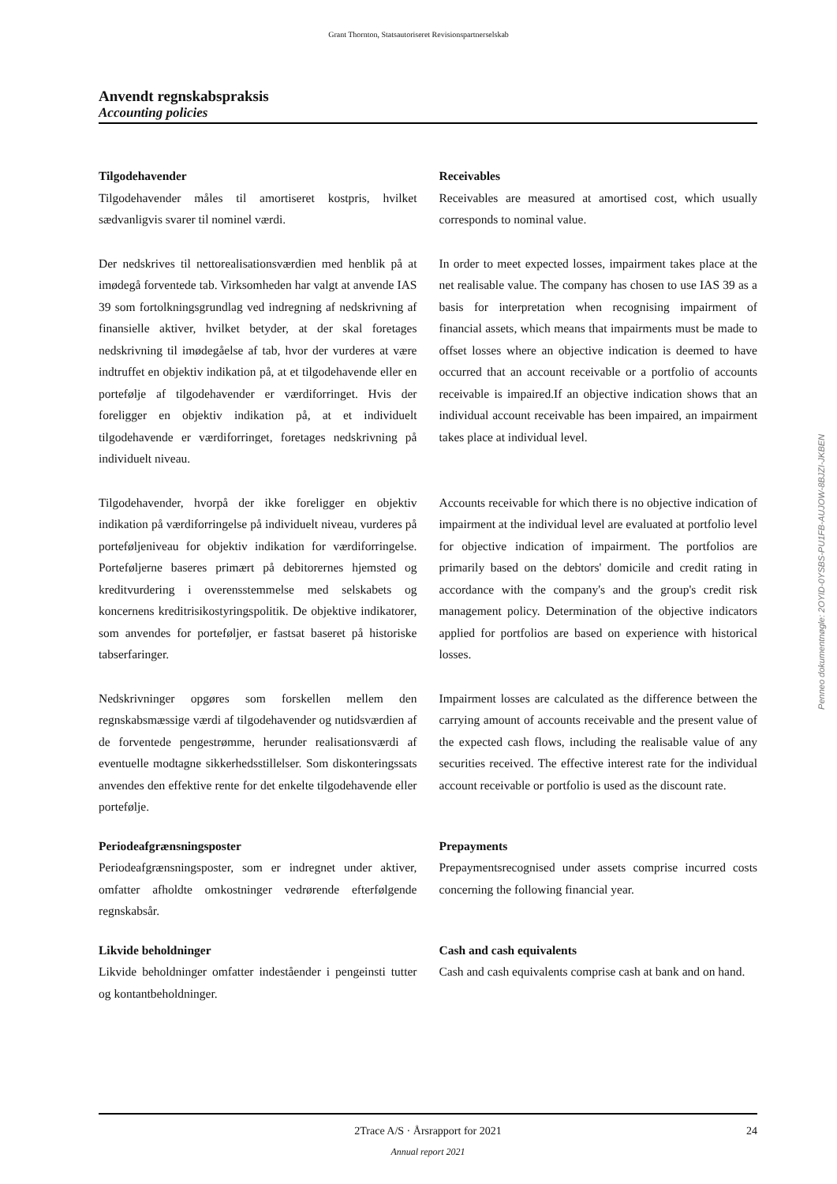Grant Thornton, Statsautoriseret Revisionspartnerselskab
Anvendt regnskabspraksis
Accounting policies
Penneo dokumentnøgle: 2OYID-0YSBS-PU1FB-AUJOW-8BJZI-JKBEN
Tilgodehavender
Tilgodehavender måles til amortiseret kostpris, hvilket sædvanligvis svarer til nominel værdi.
Receivables
Receivables are measured at amortised cost, which usually corresponds to nominal value.
Der nedskrives til nettorealisationsværdien med henblik på at imødegå forventede tab. Virksomheden har valgt at anvende IAS 39 som fortolkningsgrundlag ved indregning af nedskrivning af finansielle aktiver, hvilket betyder, at der skal foretages nedskrivning til imødegåelse af tab, hvor der vurderes at være indtruffet en objektiv indikation på, at et tilgodehavende eller en portefølje af tilgodehavender er værdiforringet. Hvis der foreligger en objektiv indikation på, at et individuelt tilgodehavende er værdiforringet, foretages nedskrivning på individuelt niveau.
In order to meet expected losses, impairment takes place at the net realisable value. The company has chosen to use IAS 39 as a basis for interpretation when recognising impairment of financial assets, which means that impairments must be made to offset losses where an objective indication is deemed to have occurred that an account receivable or a portfolio of accounts receivable is impaired.If an objective indication shows that an individual account receivable has been impaired, an impairment takes place at individual level.
Tilgodehavender, hvorpå der ikke foreligger en objektiv indikation på værdiforringelse på individuelt niveau, vurderes på porteføljeniveau for objektiv indikation for værdiforringelse. Porteføljerne baseres primært på debitorernes hjemsted og kreditvurdering i overensstemmelse med selskabets og koncernens kreditrisikostyringspolitik. De objektive indikatorer, som anvendes for porteføljer, er fastsat baseret på historiske tabserfaringer.
Accounts receivable for which there is no objective indication of impairment at the individual level are evaluated at portfolio level for objective indication of impairment. The portfolios are primarily based on the debtors' domicile and credit rating in accordance with the company's and the group's credit risk management policy. Determination of the objective indicators applied for portfolios are based on experience with historical losses.
Nedskrivninger opgøres som forskellen mellem den regnskabsmæssige værdi af tilgodehavender og nutidsværdien af de forventede pengestrømme, herunder realisationsværdi af eventuelle modtagne sikkerhedsstillelser. Som diskonteringssats anvendes den effektive rente for det enkelte tilgodehavende eller portefølje.
Impairment losses are calculated as the difference between the carrying amount of accounts receivable and the present value of the expected cash flows, including the realisable value of any securities received. The effective interest rate for the individual account receivable or portfolio is used as the discount rate.
Periodeafgrænsningsposter
Periodeafgrænsningsposter, som er indregnet under aktiver, omfatter afholdte omkostninger vedrørende efterfølgende regnskabsår.
Prepayments
Prepaymentsrecognised under assets comprise incurred costs concerning the following financial year.
Likvide beholdninger
Likvide beholdninger omfatter indeståender i pengeinsti tutter og kontantbeholdninger.
Cash and cash equivalents
Cash and cash equivalents comprise cash at bank and on hand.
2Trace A/S · Årsrapport for 2021
Annual report 2021
24